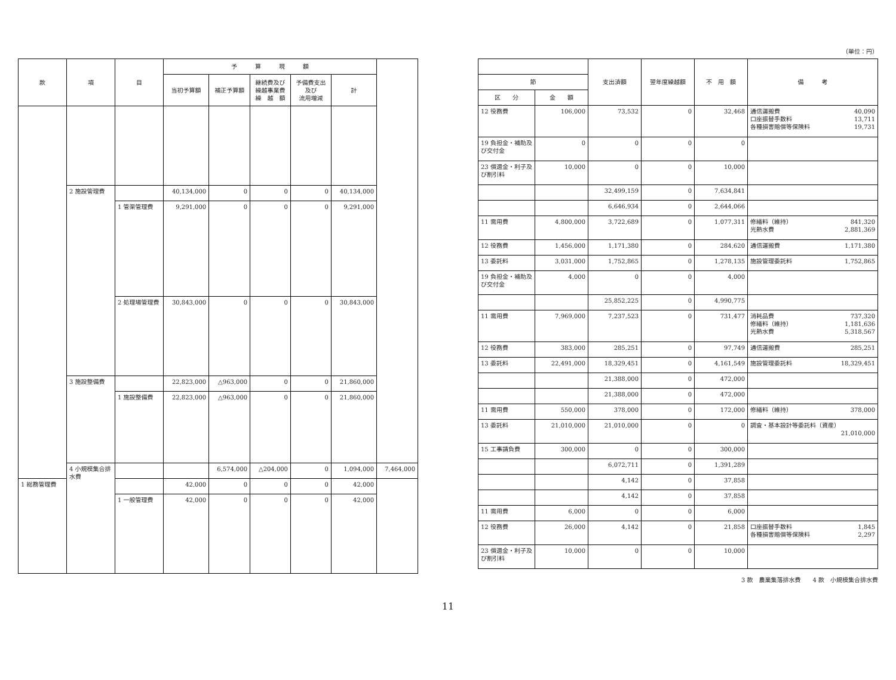| 款 | 項 | 目 | 予 算 現 額 | | | | | |
| --- | --- | --- | --- | --- | --- | --- | --- | --- |
| | | | 当初予算額 | 補正予算額 | 継続費及び 繰越事業費 繰 越 額 | 予備費支出 及び 流用増減 | 計 | |
| | 2 施設管理費 | | 40,134,000 | 0 | 0 | 0 | 40,134,000 | |
| | | 1 管渠管理費 | 9,291,000 | 0 | 0 | 0 | 9,291,000 | |
| | | 2 処理場管理費 | 30,843,000 | 0 | 0 | 0 | 30,843,000 | |
| | 3 施設整備費 | | 22,823,000 | △963,000 | 0 | 0 | 21,860,000 | |
| | | 1 施設整備費 | 22,823,000 | △963,000 | 0 | 0 | 21,860,000 | |
| | 4 小規模集合排水費 | | | 6,574,000 | △204,000 | 0 | 1,094,000 | 7,464,000 |
| 1 総務管理費 | | | 42,000 | 0 | 0 | 0 | 42,000 | |
| | | 1 一般管理費 | 42,000 | 0 | 0 | 0 | 42,000 | |
（単位：円）
| | | 支出済額 | 翌年度繰越額 | 不 用 額 | 備 考 |
| --- | --- | --- | --- | --- | --- |
| 節 | | | | | |
| 区 分 | 金 額 | | | | |
| 12 役務費 | 106,000 | 73,532 | 0 | 32,468 | 通信運搬費 40,090 口座振替手数料 13,711 各種損害賠償等保険料 19,731 |
| 19 負担金・補助及び交付金 | 0 | 0 | 0 | 0 | |
| 23 償還金・利子及び割引料 | 10,000 | 0 | 0 | 10,000 | |
| | | 32,499,159 | 0 | 7,634,841 | |
| | | 6,646,934 | 0 | 2,644,066 | |
| 11 需用費 | 4,800,000 | 3,722,689 | 0 | 1,077,311 | 修繕料（維持） 841,320 光熱水費 2,881,369 |
| 12 役務費 | 1,456,000 | 1,171,380 | 0 | 284,620 | 通信運搬費 1,171,380 |
| 13 委託料 | 3,031,000 | 1,752,865 | 0 | 1,278,135 | 施設管理委託料 1,752,865 |
| 19 負担金・補助及び交付金 | 4,000 | 0 | 0 | 4,000 | |
| | | 25,852,225 | 0 | 4,990,775 | |
| 11 需用費 | 7,969,000 | 7,237,523 | 0 | 731,477 | 消耗品費 737,320 修繕料（維持） 1,181,636 光熱水費 5,318,567 |
| 12 役務費 | 383,000 | 285,251 | 0 | 97,749 | 通信運搬費 285,251 |
| 13 委託料 | 22,491,000 | 18,329,451 | 0 | 4,161,549 | 施設管理委託料 18,329,451 |
| | | 21,388,000 | 0 | 472,000 | |
| | | 21,388,000 | 0 | 472,000 | |
| 11 需用費 | 550,000 | 378,000 | 0 | 172,000 | 修繕料（維持） 378,000 |
| 13 委託料 | 21,010,000 | 21,010,000 | 0 | 0 | 調査・基本設計等委託料（資産） 21,010,000 |
| 15 工事請負費 | 300,000 | 0 | 0 | 300,000 | |
| | | 6,072,711 | 0 | 1,391,289 | |
| | | 4,142 | 0 | 37,858 | |
| | | 4,142 | 0 | 37,858 | |
| 11 需用費 | 6,000 | 0 | 0 | 6,000 | |
| 12 役務費 | 26,000 | 4,142 | 0 | 21,858 | 口座振替手数料 1,845 各種損害賠償等保険料 2,297 |
| 23 償還金・利子及び割引料 | 10,000 | 0 | 0 | 10,000 | |
3 款　農業集落排水費　　4 款　小規模集合排水費
11